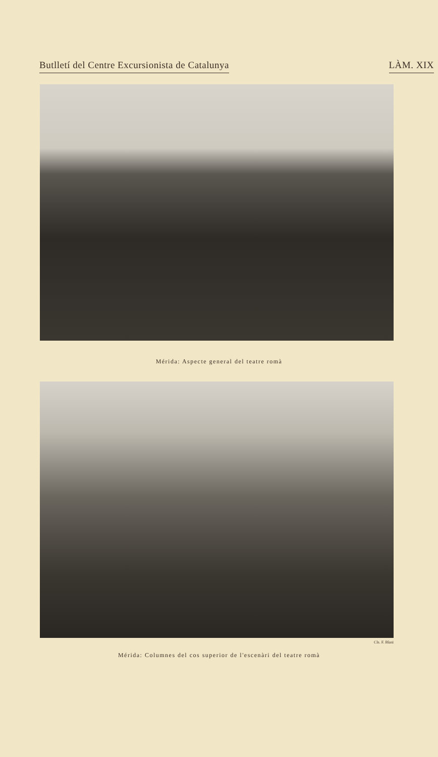Butlletí del Centre Excursionista de Catalunya LÀM. XIX
Mérida: Aspecte general del teatre romà
Cls. F. Blasi
Mérida: Columnes del cos superior de l'escenàri del teatre romà